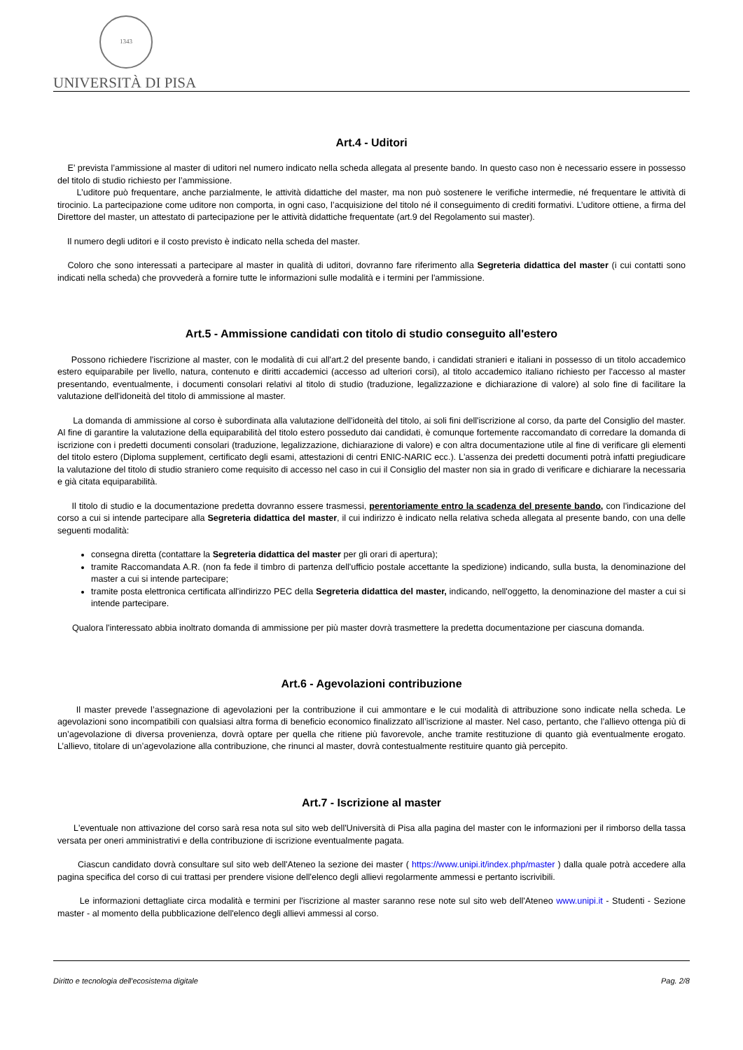1343
UNIVERSITÀ DI PISA
Art.4 - Uditori
E’ prevista l’ammissione al master di uditori nel numero indicato nella scheda allegata al presente bando. In questo caso non è necessario essere in possesso del titolo di studio richiesto per l’ammissione.
L’uditore può frequentare, anche parzialmente, le attività didattiche del master, ma non può sostenere le verifiche intermedie, né frequentare le attività di tirocinio. La partecipazione come uditore non comporta, in ogni caso, l’acquisizione del titolo né il conseguimento di crediti formativi. L’uditore ottiene, a firma del Direttore del master, un attestato di partecipazione per le attività didattiche frequentate (art.9 del Regolamento sui master).
Il numero degli uditori e il costo previsto è indicato nella scheda del master.
Coloro che sono interessati a partecipare al master in qualità di uditori, dovranno fare riferimento alla Segreteria didattica del master (i cui contatti sono indicati nella scheda) che provvederà a fornire tutte le informazioni sulle modalità e i termini per l'ammissione.
Art.5 - Ammissione candidati con titolo di studio conseguito all'estero
Possono richiedere l'iscrizione al master, con le modalità di cui all'art.2 del presente bando, i candidati stranieri e italiani in possesso di un titolo accademico estero equiparabile per livello, natura, contenuto e diritti accademici (accesso ad ulteriori corsi), al titolo accademico italiano richiesto per l'accesso al master presentando, eventualmente, i documenti consolari relativi al titolo di studio (traduzione, legalizzazione e dichiarazione di valore) al solo fine di facilitare la valutazione dell'idoneità del titolo di ammissione al master.
La domanda di ammissione al corso è subordinata alla valutazione dell'idoneità del titolo, ai soli fini dell'iscrizione al corso, da parte del Consiglio del master. Al fine di garantire la valutazione della equiparabilità del titolo estero posseduto dai candidati, è comunque fortemente raccomandato di corredare la domanda di iscrizione con i predetti documenti consolari (traduzione, legalizzazione, dichiarazione di valore) e con altra documentazione utile al fine di verificare gli elementi del titolo estero (Diploma supplement, certificato degli esami, attestazioni di centri ENIC-NARIC ecc.). L'assenza dei predetti documenti potrà infatti pregiudicare la valutazione del titolo di studio straniero come requisito di accesso nel caso in cui il Consiglio del master non sia in grado di verificare e dichiarare la necessaria e già citata equiparabilità.
Il titolo di studio e la documentazione predetta dovranno essere trasmessi, perentoriamente entro la scadenza del presente bando, con l'indicazione del corso a cui si intende partecipare alla Segreteria didattica del master, il cui indirizzo è indicato nella relativa scheda allegata al presente bando, con una delle seguenti modalità:
consegna diretta (contattare la Segreteria didattica del master per gli orari di apertura);
tramite Raccomandata A.R. (non fa fede il timbro di partenza dell'ufficio postale accettante la spedizione) indicando, sulla busta, la denominazione del master a cui si intende partecipare;
tramite posta elettronica certificata all'indirizzo PEC della Segreteria didattica del master, indicando, nell'oggetto, la denominazione del master a cui si intende partecipare.
Qualora l'interessato abbia inoltrato domanda di ammissione per più master dovrà trasmettere la predetta documentazione per ciascuna domanda.
Art.6 - Agevolazioni contribuzione
Il master prevede l’assegnazione di agevolazioni per la contribuzione il cui ammontare e le cui modalità di attribuzione sono indicate nella scheda. Le agevolazioni sono incompatibili con qualsiasi altra forma di beneficio economico finalizzato all’iscrizione al master. Nel caso, pertanto, che l’allievo ottenga più di un’agevolazione di diversa provenienza, dovrà optare per quella che ritiene più favorevole, anche tramite restituzione di quanto già eventualmente erogato. L’allievo, titolare di un’agevolazione alla contribuzione, che rinunci al master, dovrà contestualmente restituire quanto già percepito.
Art.7 - Iscrizione al master
L'eventuale non attivazione del corso sarà resa nota sul sito web dell'Università di Pisa alla pagina del master con le informazioni per il rimborso della tassa versata per oneri amministrativi e della contribuzione di iscrizione eventualmente pagata.
Ciascun candidato dovrà consultare sul sito web dell'Ateneo la sezione dei master ( https://www.unipi.it/index.php/master ) dalla quale potrà accedere alla pagina specifica del corso di cui trattasi per prendere visione dell'elenco degli allievi regolarmente ammessi e pertanto iscrivibili.
Le informazioni dettagliate circa modalità e termini per l'iscrizione al master saranno rese note sul sito web dell'Ateneo www.unipi.it - Studenti - Sezione master - al momento della pubblicazione dell'elenco degli allievi ammessi al corso.
Diritto e tecnologia dell'ecosistema digitale Pag. 2/8